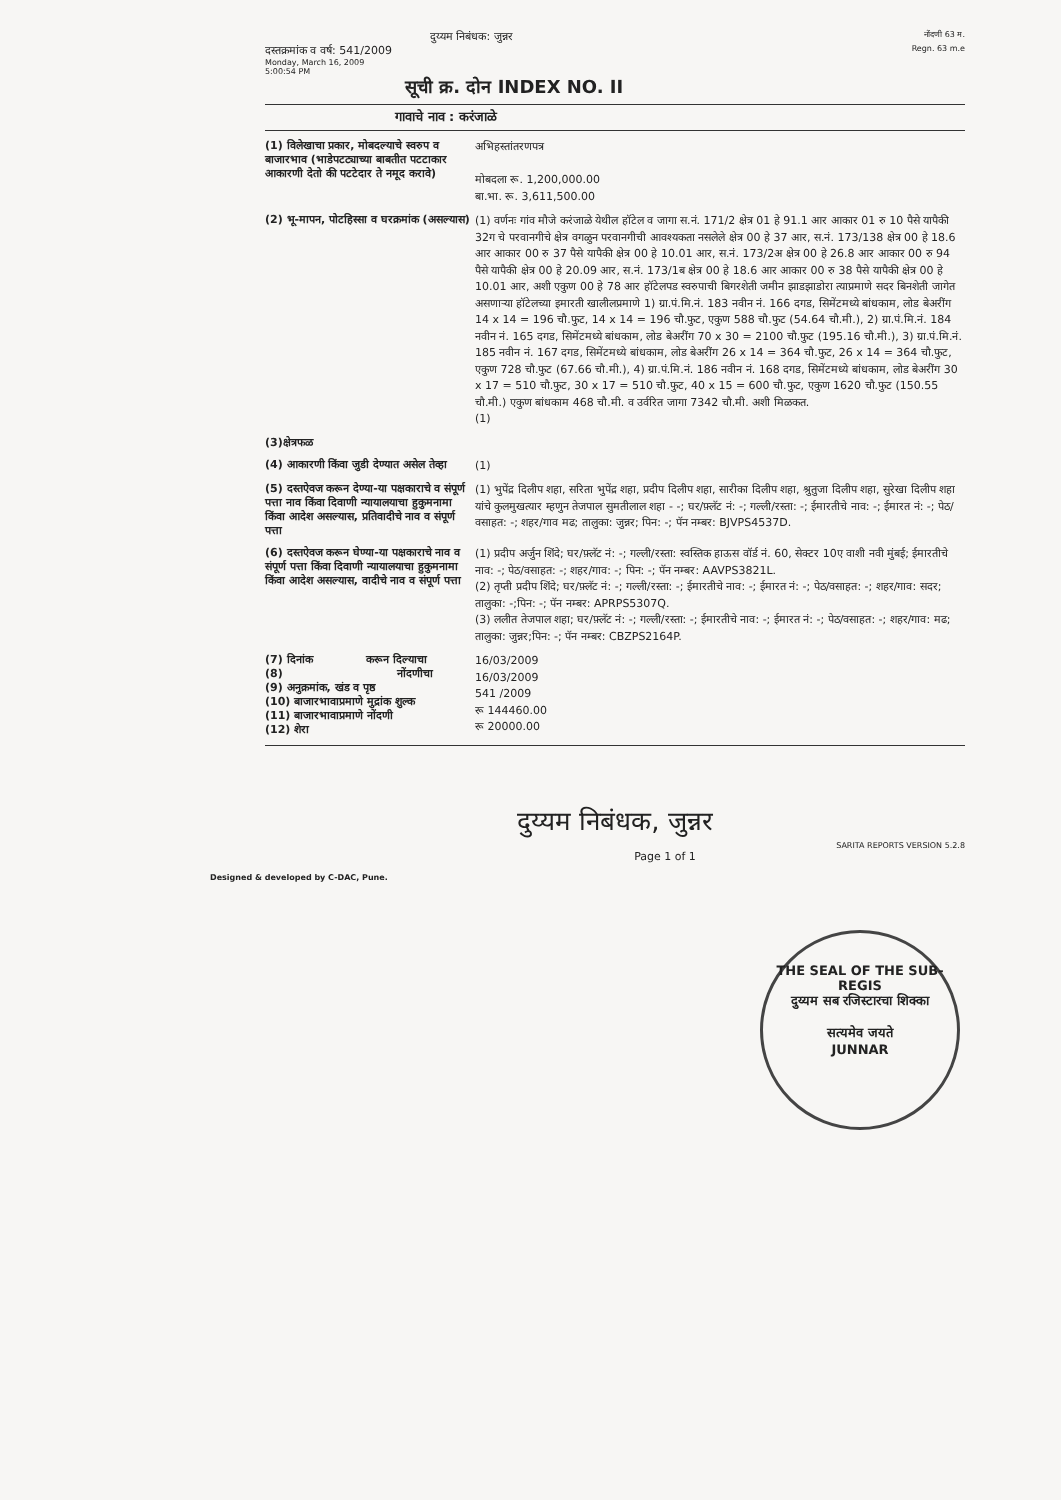दुय्यम निबंधक: जुन्नर
नोंदणी 63 म.
दस्तक्रमांक व वर्ष: 541/2009
Regn. 63 m.e
Monday, March 16, 2009
5:00:54 PM
सूची क्र. दोन INDEX NO. II
गावाचे नाव : करंजाळे
(1) विलेखाचा प्रकार, मोबदल्याचे स्वरुप व बाजारभाव (भाडेपटट्याच्या बाबतीत पटटाकार आकारणी देतो की पटटेदार ते नमूद करावे)
अभिहस्तांतरणपत्र
मोबदला रू. 1,200,000.00
बा.भा. रू. 3,611,500.00
(2) भू-मापन, पोटहिस्सा व घरक्रमांक (असल्यास)
(1) वर्णनः गांव मौजे करंजाळे येथील हॉटेल व जागा स.नं. 171/2 क्षेत्र 01 हे 91.1 आर आकार 01 रु 10 पैसे यापैकी 32ग चे परवानगीचे क्षेत्र वगळुन परवानगीची आवश्यकता नसलेले क्षेत्र 00 हे 37 आर, स.नं. 173/138 क्षेत्र 00 हे 18.6 आर आकार 00 रु 37 पैसे यापैकी क्षेत्र 00 हे 10.01 आर, स.नं. 173/2अ क्षेत्र 00 हे 26.8 आर आकार 00 रु 94 पैसे यापैकी क्षेत्र 00 हे 20.09 आर, स.नं. 173/1ब क्षेत्र 00 हे 18.6 आर आकार 00 रु 38 पैसे यापैकी क्षेत्र 00 हे 10.01 आर, अशी एकुण 00 हे 78 आर हॉटेलपड स्वरुपाची बिगरशेती जमीन झाडझाडोरा त्याप्रमाणे सदर बिनशेती जागेत असणाऱ्या हॉटेलच्या इमारती खालीलप्रमाणे 1) ग्रा.पं.मि.नं. 183 नवीन नं. 166 दगड, सिमेंटमध्ये बांधकाम, लोड बेअरींग 14 x 14 = 196 चौ.फुट, 14 x 14 = 196 चौ.फुट, एकुण 588 चौ.फुट (54.64 चौ.मी.), 2) ग्रा.पं.मि.नं. 184 नवीन नं. 165 दगड, सिमेंटमध्ये बांधकाम, लोड बेअरींग 70 x 30 = 2100 चौ.फुट (195.16 चौ.मी.), 3) ग्रा.पं.मि.नं. 185 नवीन नं. 167 दगड, सिमेंटमध्ये बांधकाम, लोड बेअरींग 26 x 14 = 364 चौ.फुट, 26 x 14 = 364 चौ.फुट, एकुण 728 चौ.फुट (67.66 चौ.मी.), 4) ग्रा.पं.मि.नं. 186 नवीन नं. 168 दगड, सिमेंटमध्ये बांधकाम, लोड बेअरींग 30 x 17 = 510 चौ.फुट, 30 x 17 = 510 चौ.फुट, 40 x 15 = 600 चौ.फुट, एकुण 1620 चौ.फुट (150.55 चौ.मी.) एकुण बांधकाम 468 चौ.मी. व उर्वरित जागा 7342 चौ.मी. अशी मिळकत.
(1)
(3)क्षेत्रफळ
(4) आकारणी किंवा जुडी देण्यात असेल तेव्हा
(1)
(5) दस्तऐवज करून देण्या-या पक्षकाराचे व संपूर्ण पत्ता नाव किंवा दिवाणी न्यायालयाचा हुकुमनामा किंवा आदेश असल्यास, प्रतिवादीचे नाव व संपूर्ण पत्ता
(1) भुपेंद्र दिलीप शहा, सरिता भुपेंद्र शहा, प्रदीप दिलीप शहा, सारीका दिलीप शहा, श्रुतुजा दिलीप शहा, सुरेखा दिलीप शहा यांचे कुलमुखत्यार म्हणुन तेजपाल सुमतीलाल शहा - -; घर/फ़्लॅट नं: -; गल्ली/रस्ता: -; ईमारतीचे नाव: -; ईमारत नं: -; पेठ/वसाहत: -; शहर/गाव मढ; तालुका: जुन्नर; पिन: -; पॅन नम्बर: BJVPS4537D.
(6) दस्तऐवज करून घेण्या-या पक्षकाराचे नाव व संपूर्ण पत्ता किंवा दिवाणी न्यायालयाचा हुकुमनामा किंवा आदेश असल्यास, वादीचे नाव व संपूर्ण पत्ता
(1) प्रदीप अर्जुन शिंदे; घर/फ़्लॅट नं: -; गल्ली/रस्ता: स्वस्तिक हाऊस वॉर्ड नं. 60, सेक्टर 10ए वाशी नवी मुंबई; ईमारतीचे नाव: -; पेठ/वसाहत: -; शहर/गाव: -; पिन: -; पॅन नम्बर: AAVPS3821L.
(2) तृप्ती प्रदीप शिंदे; घर/फ़्लॅट नं: -; गल्ली/रस्ता: -; ईमारतीचे नाव: -; ईमारत नं: -; पेठ/वसाहत: -; शहर/गाव: सदर; तालुका: -;पिन: -; पॅन नम्बर: APRPS5307Q.
(3) ललीत तेजपाल शहा; घर/फ़्लॅट नं: -; गल्ली/रस्ता: -; ईमारतीचे नाव: -; ईमारत नं: -; पेठ/वसाहत: -; शहर/गाव: मढ; तालुका: जुन्नर;पिन: -; पॅन नम्बर: CBZPS2164P.
(7) दिनांक करून दिल्याचा
(8) नोंदणीचा
(9) अनुक्रमांक, खंड व पृष्ठ
(10) बाजारभावाप्रमाणे मुद्रांक शुल्क
(11) बाजारभावाप्रमाणे नोंदणी
(12) शेरा
16/03/2009
16/03/2009
541 /2009
रू 144460.00
रू 20000.00
दुय्यम निबंधक, जुन्नर
SARITA REPORTS VERSION 5.2.8
Page 1 of 1
Designed & developed by C-DAC, Pune.
THE SEAL OF THE SUB-REGIS
दुय्यम सब रजिस्टारचा शिक्का
सत्यमेव जयते
JUNNAR